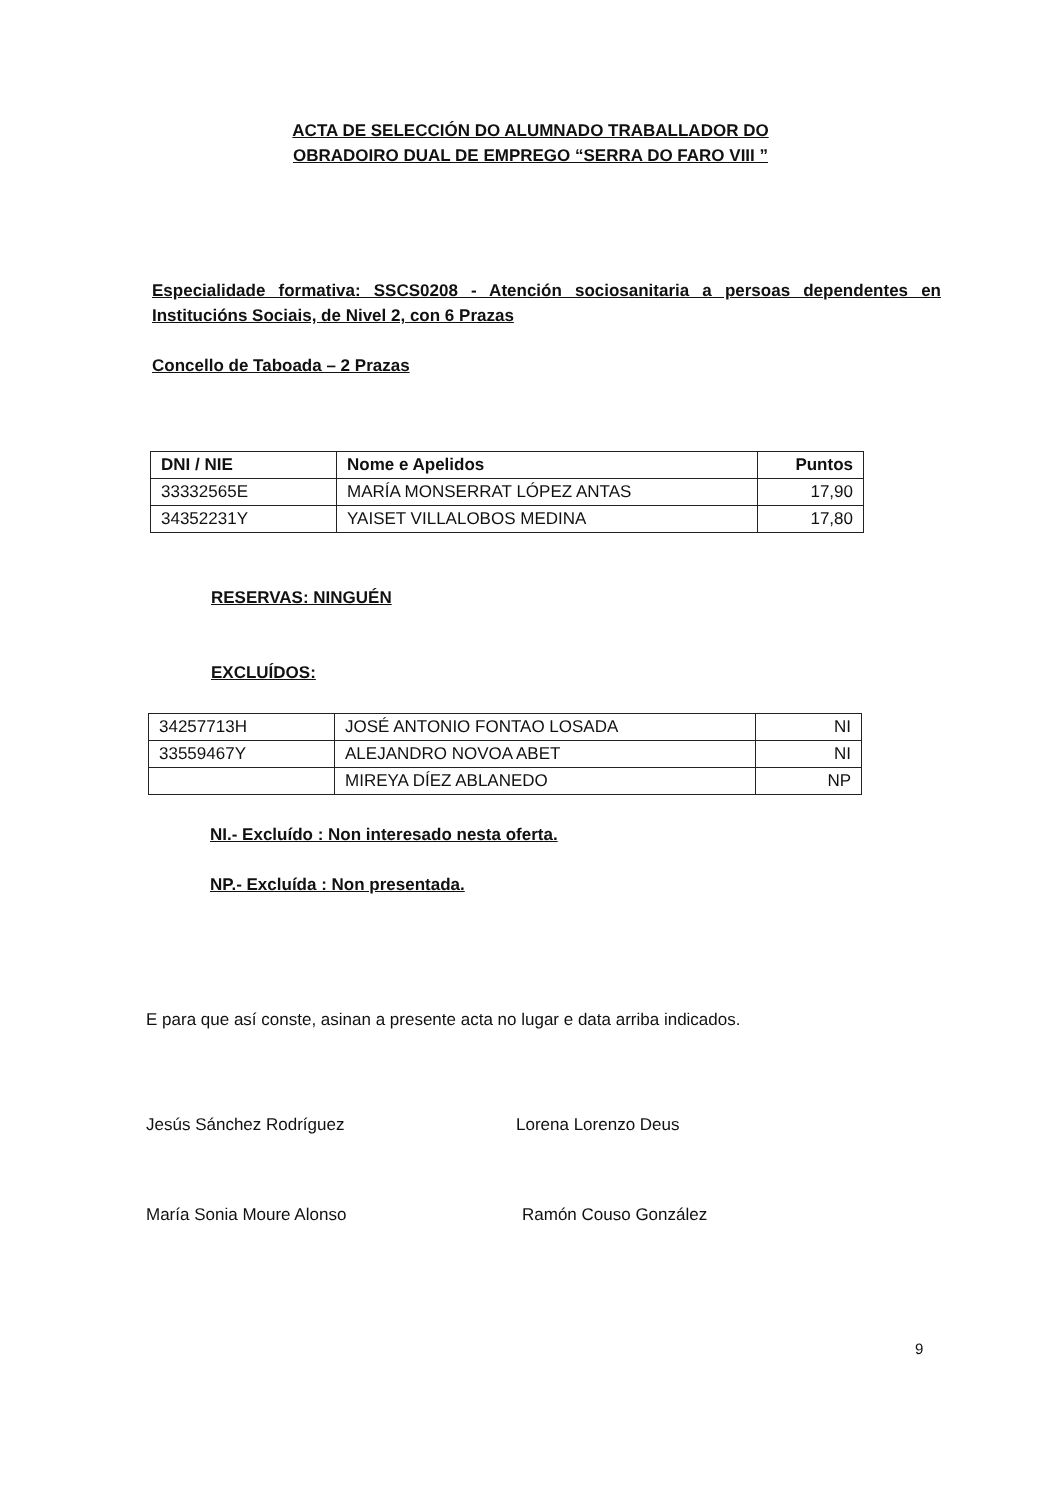ACTA DE SELECCIÓN DO ALUMNADO TRABALLADOR DO
OBRADOIRO DUAL DE EMPREGO “SERRA DO FARO VIII ”
Especialidade formativa: SSCS0208 - Atención sociosanitaria a persoas dependentes en Institucións Sociais, de Nivel 2, con 6 Prazas
Concello de Taboada – 2 Prazas
| DNI / NIE | Nome e Apelidos | Puntos |
| --- | --- | --- |
| 33332565E | MARÍA MONSERRAT LÓPEZ ANTAS | 17,90 |
| 34352231Y | YAISET VILLALOBOS MEDINA | 17,80 |
RESERVAS: NINGUÉN
EXCLUÍDOS:
| 34257713H | JOSÉ ANTONIO FONTAO LOSADA | NI |
| 33559467Y | ALEJANDRO NOVOA ABET | NI |
| | MIREYA DÍEZ ABLANEDO | NP |
NI.- Excluído : Non interesado nesta oferta.
NP.- Excluída : Non presentada.
E para que así conste, asinan a presente acta no lugar e data arriba indicados.
Jesús Sánchez Rodríguez Lorena Lorenzo Deus
María Sonia Moure Alonso Ramón Couso González
9